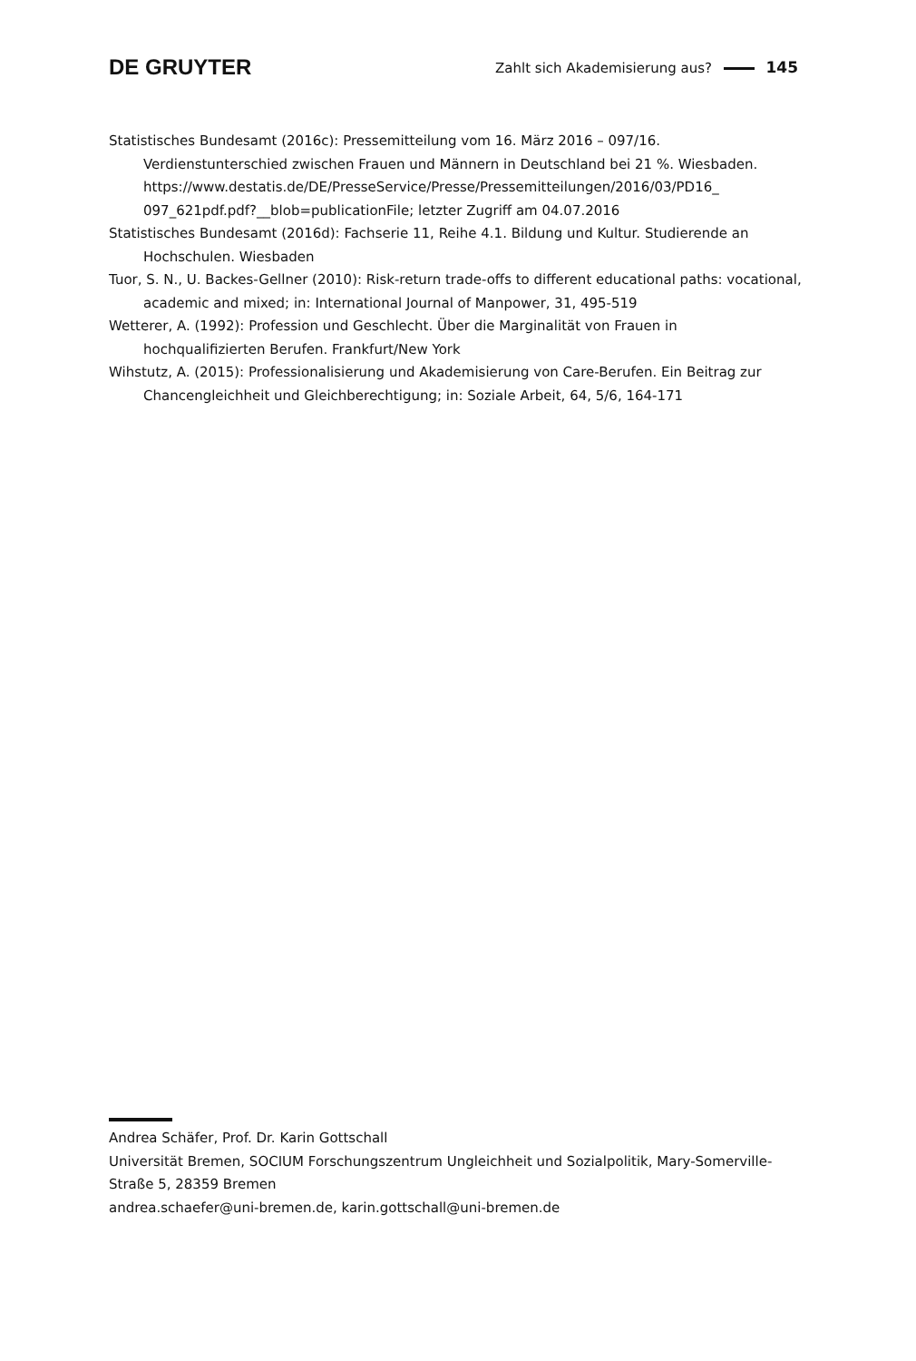DE GRUYTER Zahlt sich Akademisierung aus? 145
Statistisches Bundesamt (2016c): Pressemitteilung vom 16. März 2016 – 097/16. Verdienstunterschied zwischen Frauen und Männern in Deutschland bei 21 %. Wiesbaden. https://www.destatis.de/DE/PresseService/Presse/Pressemitteilungen/2016/03/PD16_ 097_621pdf.pdf?__blob=publicationFile; letzter Zugriff am 04.07.2016
Statistisches Bundesamt (2016d): Fachserie 11, Reihe 4.1. Bildung und Kultur. Studierende an Hochschulen. Wiesbaden
Tuor, S. N., U. Backes-Gellner (2010): Risk-return trade-offs to different educational paths: vocational, academic and mixed; in: International Journal of Manpower, 31, 495-519
Wetterer, A. (1992): Profession und Geschlecht. Über die Marginalität von Frauen in hochqualifizierten Berufen. Frankfurt/New York
Wihstutz, A. (2015): Professionalisierung und Akademisierung von Care-Berufen. Ein Beitrag zur Chancengleichheit und Gleichberechtigung; in: Soziale Arbeit, 64, 5/6, 164-171
Andrea Schäfer, Prof. Dr. Karin Gottschall
Universität Bremen, SOCIUM Forschungszentrum Ungleichheit und Sozialpolitik, Mary-Somerville-Straße 5, 28359 Bremen
andrea.schaefer@uni-bremen.de, karin.gottschall@uni-bremen.de